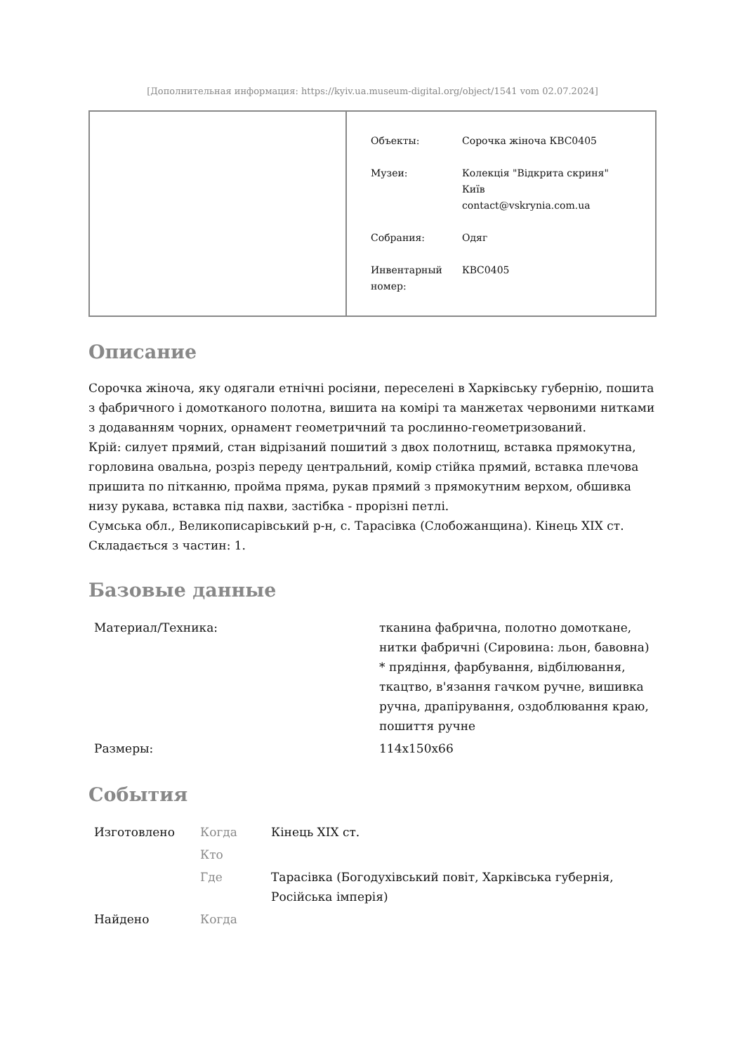[Дополнительная информация: https://kyiv.ua.museum-digital.org/object/1541 vom 02.07.2024]
| Объекты: | Сорочка жіноча КВС0405 |
| Музеи: | Колекція "Відкрита скриня" Київ contact@vskrynia.com.ua |
| Собрания: | Одяг |
| Инвентарный номер: | КВС0405 |
Описание
Сорочка жіноча, яку одягали етнічні росіяни, переселені в Харківську губернію, пошита з фабричного і домотканого полотна, вишита на комірі та манжетах червоними нитками з додаванням чорних, орнамент геометричний та рослинно-геометризований.
Крій: силует прямий, стан відрізаний пошитий з двох полотнищ, вставка прямокутна, горловина овальна, розріз переду центральний, комір стійка прямий, вставка плечова пришита по пітканню, пройма пряма, рукав прямий з прямокутним верхом, обшивка низу рукава, вставка під пахви, застібка - прорізні петлі.
Сумська обл., Великописарівський р-н, с. Тарасівка (Слобожанщина). Кінець XIX ст.
Складається з частин: 1.
Базовые данные
| Материал/Техника: | тканина фабрична, полотно домоткане, нитки фабричні (Сировина: льон, бавовна) * прядіння, фарбування, відбілювання, ткацтво, в'язання гачком ручне, вишивка ручна, драпірування, оздоблювання краю, пошиття ручне |
| Размеры: | 114x150x66 |
События
| Изготовлено | Когда | Кінець XIX ст. |
| | Кто | |
| | Где | Тарасівка (Богодухівський повіт, Харківська губернія, Російська імперія) |
| Найдено | Когда | |